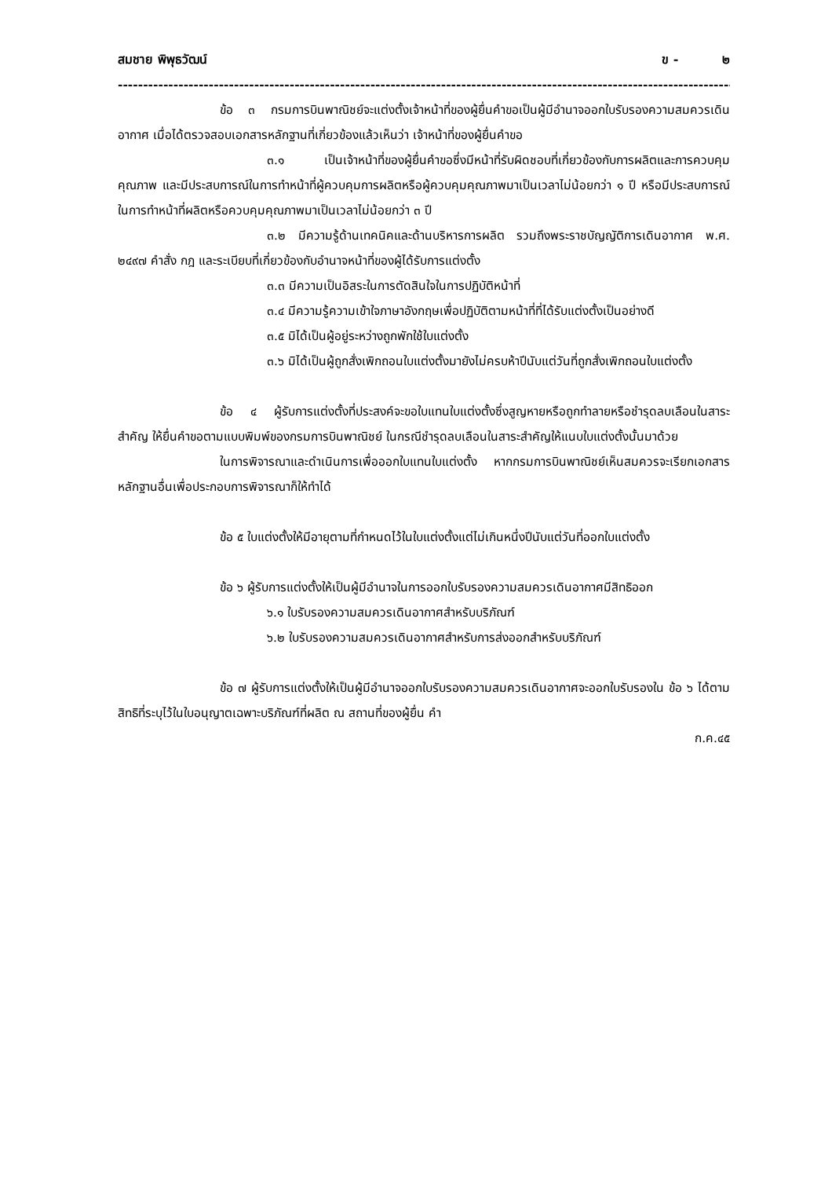สมชาย พิพุธวัฒน์ ข - ๒
--------------------------------------------------------------------------------------------------------------------------
ข้อ ๓ กรมการบินพาณิชย์จะแต่งตั้งเจ้าหน้าที่ของผู้ยื่นคำขอเป็นผู้มีอำนาจออกใบรับรองความสมควรเดินอากาศ เมื่อได้ตรวจสอบเอกสารหลักฐานที่เกี่ยวข้องแล้วเห็นว่า เจ้าหน้าที่ของผู้ยื่นคำขอ
๓.๑ เป็นเจ้าหน้าที่ของผู้ยื่นคำขอซึ่งมีหน้าที่รับผิดชอบที่เกี่ยวข้องกับการผลิตและการควบคุมคุณภาพ และมีประสบการณ์ในการทำหน้าที่ผู้ควบคุมการผลิตหรือผู้ควบคุมคุณภาพมาเป็นเวลาไม่น้อยกว่า ๑ ปี หรือมีประสบการณ์ในการทำหน้าที่ผลิตหรือควบคุมคุณภาพมาเป็นเวลาไม่น้อยกว่า ๓ ปี
๓.๒ มีความรู้ด้านเทคนิคและด้านบริหารการผลิต รวมถึงพระราชบัญญัติการเดินอากาศ พ.ศ. ๒๔๙๗ คำสั่ง กฎ และระเบียบที่เกี่ยวข้องกับอำนาจหน้าที่ของผู้ได้รับการแต่งตั้ง
๓.๓ มีความเป็นอิสระในการตัดสินใจในการปฏิบัติหน้าที่
๓.๔ มีความรู้ความเข้าใจภาษาอังกฤษเพื่อปฏิบัติตามหน้าที่ที่ได้รับแต่งตั้งเป็นอย่างดี
๓.๕ มิได้เป็นผู้อยู่ระหว่างถูกพักใช้ใบแต่งตั้ง
๓.๖ มิได้เป็นผู้ถูกสั่งเพิกถอนใบแต่งตั้งมายังไม่ครบห้าปีนับแต่วันที่ถูกสั่งเพิกถอนใบแต่งตั้ง
ข้อ ๔ ผู้รับการแต่งตั้งที่ประสงค์จะขอใบแทนใบแต่งตั้งซึ่งสูญหายหรือถูกทำลายหรือชำรุดลบเลือนในสาระสำคัญ ให้ยื่นคำขอตามแบบพิมพ์ของกรมการบินพาณิชย์ ในกรณีชำรุดลบเลือนในสาระสำคัญให้แนบใบแต่งตั้งนั้นมาด้วย
ในการพิจารณาและดำเนินการเพื่อออกใบแทนใบแต่งตั้ง หากกรมการบินพาณิชย์เห็นสมควรจะเรียกเอกสารหลักฐานอื่นเพื่อประกอบการพิจารณาก็ให้ทำได้
ข้อ ๕ ใบแต่งตั้งให้มีอายุตามที่กำหนดไว้ในใบแต่งตั้งแต่ไม่เกินหนึ่งปีนับแต่วันที่ออกใบแต่งตั้ง
ข้อ ๖ ผู้รับการแต่งตั้งให้เป็นผู้มีอำนาจในการออกใบรับรองความสมควรเดินอากาศมีสิทธิออก
๖.๑ ใบรับรองความสมควรเดินอากาศสำหรับบริภัณฑ์
๖.๒ ใบรับรองความสมควรเดินอากาศสำหรับการส่งออกสำหรับบริภัณฑ์
ข้อ ๗ ผู้รับการแต่งตั้งให้เป็นผู้มีอำนาจออกใบรับรองความสมควรเดินอากาศจะออกใบรับรองใน ข้อ ๖ ได้ตามสิทธิที่ระบุไว้ในใบอนุญาตเฉพาะบริภัณฑ์ที่ผลิต ณ สถานที่ของผู้ยื่น คำ
ก.ค.๔๕